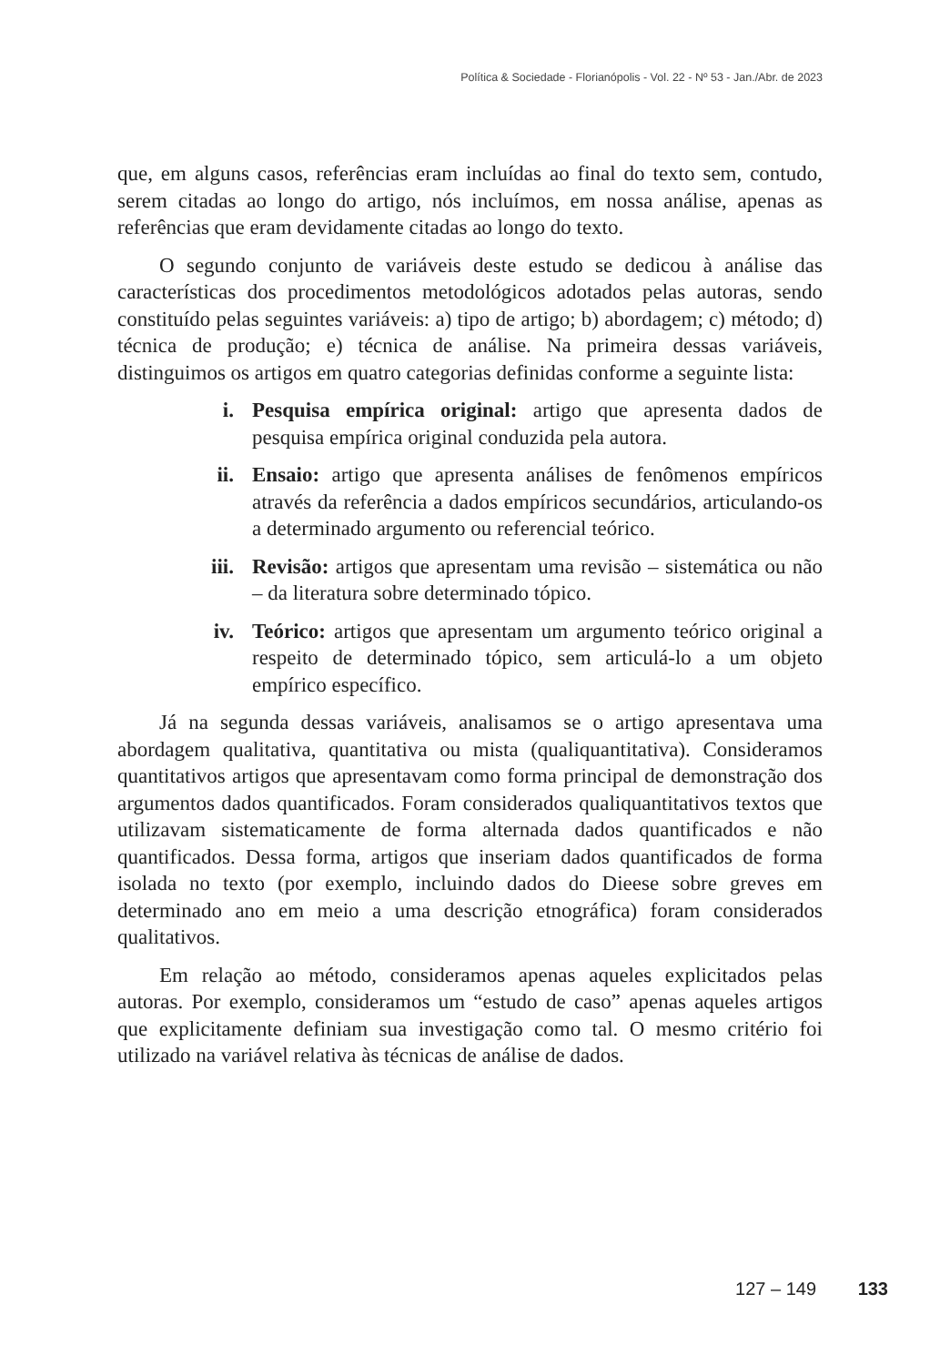Política & Sociedade - Florianópolis - Vol. 22 - Nº 53 - Jan./Abr. de 2023
que, em alguns casos, referências eram incluídas ao final do texto sem, contudo, serem citadas ao longo do artigo, nós incluímos, em nossa análise, apenas as referências que eram devidamente citadas ao longo do texto.
O segundo conjunto de variáveis deste estudo se dedicou à análise das características dos procedimentos metodológicos adotados pelas autoras, sendo constituído pelas seguintes variáveis: a) tipo de artigo; b) abordagem; c) método; d) técnica de produção; e) técnica de análise. Na primeira dessas variáveis, distinguimos os artigos em quatro categorias definidas conforme a seguinte lista:
i. Pesquisa empírica original: artigo que apresenta dados de pesquisa empírica original conduzida pela autora.
ii. Ensaio: artigo que apresenta análises de fenômenos empíricos através da referência a dados empíricos secundários, articulando-os a determinado argumento ou referencial teórico.
iii. Revisão: artigos que apresentam uma revisão – sistemática ou não – da literatura sobre determinado tópico.
iv. Teórico: artigos que apresentam um argumento teórico original a respeito de determinado tópico, sem articulá-lo a um objeto empírico específico.
Já na segunda dessas variáveis, analisamos se o artigo apresentava uma abordagem qualitativa, quantitativa ou mista (qualiquantitativa). Consideramos quantitativos artigos que apresentavam como forma principal de demonstração dos argumentos dados quantificados. Foram considerados qualiquantitativos textos que utilizavam sistematicamente de forma alternada dados quantificados e não quantificados. Dessa forma, artigos que inseriam dados quantificados de forma isolada no texto (por exemplo, incluindo dados do Dieese sobre greves em determinado ano em meio a uma descrição etnográfica) foram considerados qualitativos.
Em relação ao método, consideramos apenas aqueles explicitados pelas autoras. Por exemplo, consideramos um “estudo de caso” apenas aqueles artigos que explicitamente definiam sua investigação como tal. O mesmo critério foi utilizado na variável relativa às técnicas de análise de dados.
127 – 149 133